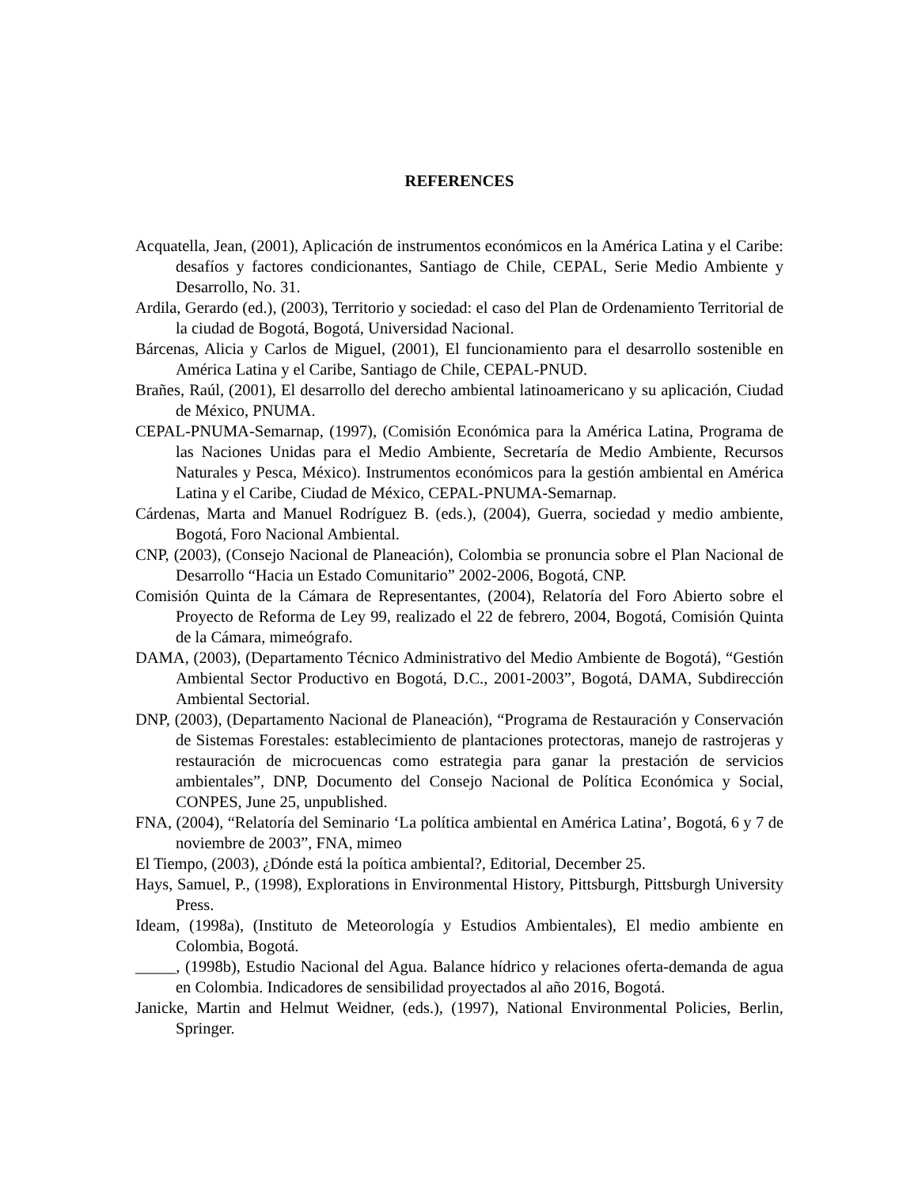REFERENCES
Acquatella, Jean, (2001), Aplicación de instrumentos económicos en la América Latina y el Caribe: desafíos y factores condicionantes, Santiago de Chile, CEPAL, Serie Medio Ambiente y Desarrollo, No. 31.
Ardila, Gerardo (ed.), (2003), Territorio y sociedad: el caso del Plan de Ordenamiento Territorial de la ciudad de Bogotá, Bogotá, Universidad Nacional.
Bárcenas, Alicia y Carlos de Miguel, (2001), El funcionamiento para el desarrollo sostenible en América Latina y el Caribe, Santiago de Chile, CEPAL-PNUD.
Brañes, Raúl, (2001), El desarrollo del derecho ambiental latinoamericano y su aplicación, Ciudad de México, PNUMA.
CEPAL-PNUMA-Semarnap, (1997), (Comisión Económica para la América Latina, Programa de las Naciones Unidas para el Medio Ambiente, Secretaría de Medio Ambiente, Recursos Naturales y Pesca, México). Instrumentos económicos para la gestión ambiental en América Latina y el Caribe, Ciudad de México, CEPAL-PNUMA-Semarnap.
Cárdenas, Marta and Manuel Rodríguez B. (eds.), (2004), Guerra, sociedad y medio ambiente, Bogotá, Foro Nacional Ambiental.
CNP, (2003), (Consejo Nacional de Planeación), Colombia se pronuncia sobre el Plan Nacional de Desarrollo “Hacia un Estado Comunitario” 2002-2006, Bogotá, CNP.
Comisión Quinta de la Cámara de Representantes, (2004), Relatoría del Foro Abierto sobre el Proyecto de Reforma de Ley 99, realizado el 22 de febrero, 2004, Bogotá, Comisión Quinta de la Cámara, mimeógrafo.
DAMA, (2003), (Departamento Técnico Administrativo del Medio Ambiente de Bogotá), “Gestión Ambiental Sector Productivo en Bogotá, D.C., 2001-2003”, Bogotá, DAMA, Subdirección Ambiental Sectorial.
DNP, (2003), (Departamento Nacional de Planeación), “Programa de Restauración y Conservación de Sistemas Forestales: establecimiento de plantaciones protectoras, manejo de rastrojeras y restauración de microcuencas como estrategia para ganar la prestación de servicios ambientales”, DNP, Documento del Consejo Nacional de Política Económica y Social, CONPES, June 25, unpublished.
FNA, (2004), “Relatoría del Seminario ‘La política ambiental en América Latina’, Bogotá, 6 y 7 de noviembre de 2003”, FNA, mimeo
El Tiempo, (2003), ¿Dónde está la poítica ambiental?, Editorial, December 25.
Hays, Samuel, P., (1998), Explorations in Environmental History, Pittsburgh, Pittsburgh University Press.
Ideam, (1998a), (Instituto de Meteorología y Estudios Ambientales), El medio ambiente en Colombia, Bogotá.
_____, (1998b), Estudio Nacional del Agua. Balance hídrico y relaciones oferta-demanda de agua en Colombia. Indicadores de sensibilidad proyectados al año 2016, Bogotá.
Janicke, Martin and Helmut Weidner, (eds.), (1997), National Environmental Policies, Berlin, Springer.